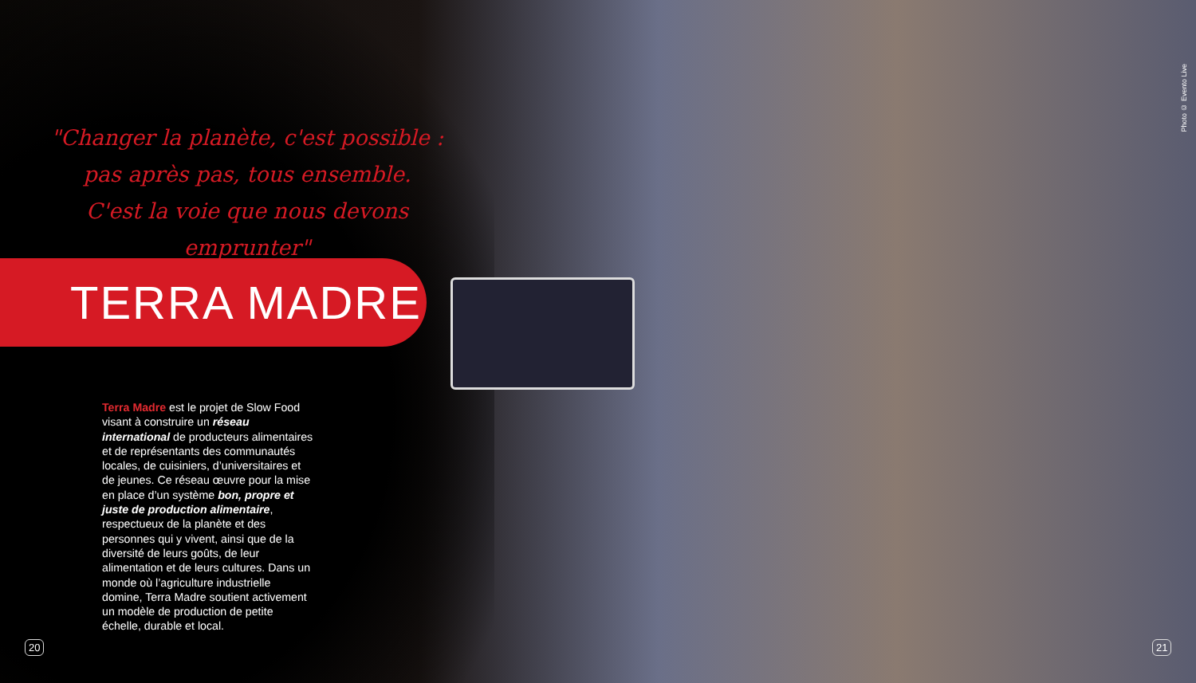"Changer la planète, c'est possible :
pas après pas, tous ensemble.
C'est la voie que nous devons emprunter"
TERRA MADRE
Terra Madre est le projet de Slow Food visant à construire un réseau international de producteurs alimentaires et de représentants des communautés locales, de cuisiniers, d’universitaires et de jeunes. Ce réseau œuvre pour la mise en place d’un système bon, propre et juste de production alimentaire, respectueux de la planète et des personnes qui y vivent, ainsi que de la diversité de leurs goûts, de leur alimentation et de leurs cultures. Dans un monde où l’agriculture industrielle domine, Terra Madre soutient activement un modèle de production de petite échelle, durable et local.
Photo © Evento Live
20 21